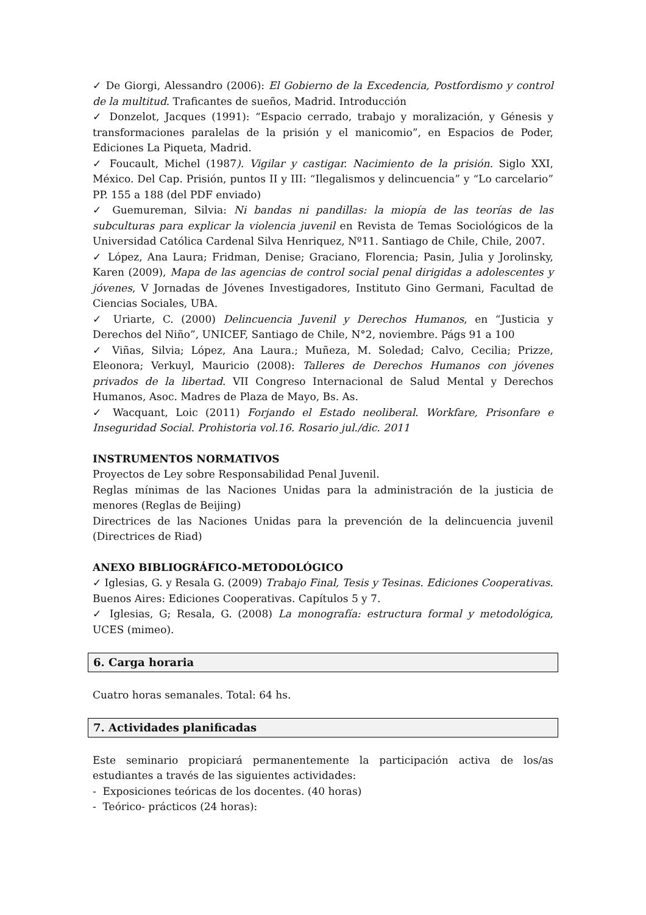✓ De Giorgi, Alessandro (2006): El Gobierno de la Excedencia, Postfordismo y control de la multitud. Traficantes de sueños, Madrid. Introducción
✓ Donzelot, Jacques (1991): “Espacio cerrado, trabajo y moralización, y Génesis y transformaciones paralelas de la prisión y el manicomio”, en Espacios de Poder, Ediciones La Piqueta, Madrid.
✓ Foucault, Michel (1987). Vigilar y castigar. Nacimiento de la prisión. Siglo XXI, México. Del Cap. Prisión, puntos II y III: “Ilegalismos y delincuencia” y “Lo carcelario” PP. 155 a 188 (del PDF enviado)
✓ Guemureman, Silvia: Ni bandas ni pandillas: la miopía de las teorías de las subculturas para explicar la violencia juvenil en Revista de Temas Sociológicos de la Universidad Católica Cardenal Silva Henriquez, Nº11. Santiago de Chile, Chile, 2007.
✓ López, Ana Laura; Fridman, Denise; Graciano, Florencia; Pasin, Julia y Jorolinsky, Karen (2009), Mapa de las agencias de control social penal dirigidas a adolescentes y jóvenes, V Jornadas de Jóvenes Investigadores, Instituto Gino Germani, Facultad de Ciencias Sociales, UBA.
✓ Uriarte, C. (2000) Delincuencia Juvenil y Derechos Humanos, en “Justicia y Derechos del Niño”, UNICEF, Santiago de Chile, N°2, noviembre. Págs 91 a 100
✓ Viñas, Silvia; López, Ana Laura.; Muñeza, M. Soledad; Calvo, Cecilia; Prizze, Eleonora; Verkuyl, Mauricio (2008): Talleres de Derechos Humanos con jóvenes privados de la libertad. VII Congreso Internacional de Salud Mental y Derechos Humanos, Asoc. Madres de Plaza de Mayo, Bs. As.
✓ Wacquant, Loic (2011) Forjando el Estado neoliberal. Workfare, Prisonfare e Inseguridad Social. Prohistoria vol.16. Rosario jul./dic. 2011
INSTRUMENTOS NORMATIVOS
Proyectos de Ley sobre Responsabilidad Penal Juvenil.
Reglas mínimas de las Naciones Unidas para la administración de la justicia de menores (Reglas de Beijing)
Directrices de las Naciones Unidas para la prevención de la delincuencia juvenil (Directrices de Riad)
ANEXO BIBLIOGRÁFICO-METODOLÓGICO
✓ Iglesias, G. y Resala G. (2009) Trabajo Final, Tesis y Tesinas. Ediciones Cooperativas. Buenos Aires: Ediciones Cooperativas. Capítulos 5 y 7.
✓ Iglesias, G; Resala, G. (2008) La monografía: estructura formal y metodológica, UCES (mimeo).
6. Carga horaria
Cuatro horas semanales. Total: 64 hs.
7. Actividades planificadas
Este seminario propiciará permanentemente la participación activa de los/as estudiantes a través de las siguientes actividades:
- Exposiciones teóricas de los docentes. (40 horas)
- Teórico- prácticos (24 horas):